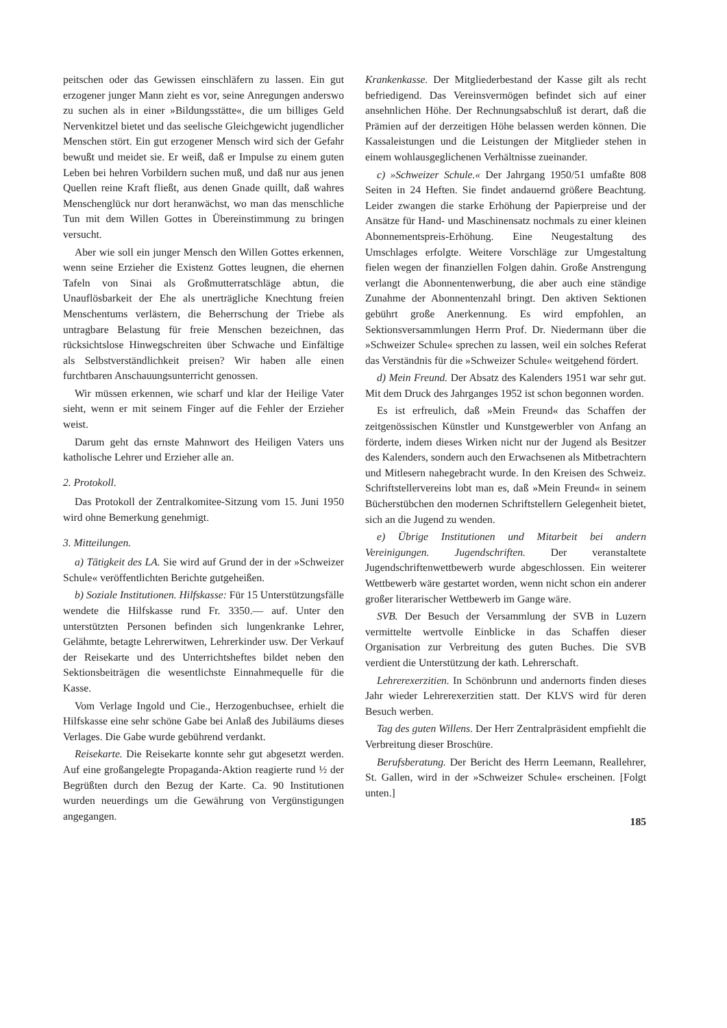peitschen oder das Gewissen einschläfern zu lassen. Ein gut erzogener junger Mann zieht es vor, seine Anregungen anderswo zu suchen als in einer »Bildungsstätte«, die um billiges Geld Nervenkitzel bietet und das seelische Gleichgewicht jugendlicher Menschen stört. Ein gut erzogener Mensch wird sich der Gefahr bewußt und meidet sie. Er weiß, daß er Impulse zu einem guten Leben bei hehren Vorbildern suchen muß, und daß nur aus jenen Quellen reine Kraft fließt, aus denen Gnade quillt, daß wahres Menschenglück nur dort heranwächst, wo man das menschliche Tun mit dem Willen Gottes in Übereinstimmung zu bringen versucht.
Aber wie soll ein junger Mensch den Willen Gottes erkennen, wenn seine Erzieher die Existenz Gottes leugnen, die ehernen Tafeln von Sinai als Großmutterratschläge abtun, die Unauflösbarkeit der Ehe als unerträgliche Knechtung freien Menschentums verlästern, die Beherrschung der Triebe als untragbare Belastung für freie Menschen bezeichnen, das rücksichtslose Hinwegschreiten über Schwache und Einfältige als Selbstverständlichkeit preisen? Wir haben alle einen furchtbaren Anschauungsunterricht genossen.
Wir müssen erkennen, wie scharf und klar der Heilige Vater sieht, wenn er mit seinem Finger auf die Fehler der Erzieher weist.
Darum geht das ernste Mahnwort des Heiligen Vaters uns katholische Lehrer und Erzieher alle an.
2. Protokoll.
Das Protokoll der Zentralkomitee-Sitzung vom 15. Juni 1950 wird ohne Bemerkung genehmigt.
3. Mitteilungen.
a) Tätigkeit des LA. Sie wird auf Grund der in der »Schweizer Schule« veröffentlichten Berichte gutgeheißen.
b) Soziale Institutionen. Hilfskasse: Für 15 Unterstützungsfälle wendete die Hilfskasse rund Fr. 3350.— auf. Unter den unterstützten Personen befinden sich lungenkranke Lehrer, Gelähmte, betagte Lehrerwitwen, Lehrerkinder usw. Der Verkauf der Reisekarte und des Unterrichtsheftes bildet neben den Sektionsbeiträgen die wesentlichste Einnahmequelle für die Kasse.
Vom Verlage Ingold und Cie., Herzogenbuchsee, erhielt die Hilfskasse eine sehr schöne Gabe bei Anlaß des Jubiläums dieses Verlages. Die Gabe wurde gebührend verdankt.
Reisekarte. Die Reisekarte konnte sehr gut abgesetzt werden. Auf eine großangelegte Propaganda-Aktion reagierte rund ½ der Begrüßten durch den Bezug der Karte. Ca. 90 Institutionen wurden neuerdings um die Gewährung von Vergünstigungen angegangen.
Krankenkasse. Der Mitgliederbestand der Kasse gilt als recht befriedigend. Das Vereinsvermögen befindet sich auf einer ansehnlichen Höhe. Der Rechnungsabschluß ist derart, daß die Prämien auf der derzeitigen Höhe belassen werden können. Die Kassaleistungen und die Leistungen der Mitglieder stehen in einem wohlausgeglichenen Verhältnisse zueinander.
c) »Schweizer Schule.« Der Jahrgang 1950/51 umfaßte 808 Seiten in 24 Heften. Sie findet andauernd größere Beachtung. Leider zwangen die starke Erhöhung der Papierpreise und der Ansätze für Hand- und Maschinensatz nochmals zu einer kleinen Abonnementspreis-Erhöhung. Eine Neugestaltung des Umschlages erfolgte. Weitere Vorschläge zur Umgestaltung fielen wegen der finanziellen Folgen dahin. Große Anstrengung verlangt die Abonnentenwerbung, die aber auch eine ständige Zunahme der Abonnentenzahl bringt. Den aktiven Sektionen gebührt große Anerkennung. Es wird empfohlen, an Sektionsversammlungen Herrn Prof. Dr. Niedermann über die »Schweizer Schule« sprechen zu lassen, weil ein solches Referat das Verständnis für die »Schweizer Schule« weitgehend fördert.
d) Mein Freund. Der Absatz des Kalenders 1951 war sehr gut. Mit dem Druck des Jahrganges 1952 ist schon begonnen worden.
Es ist erfreulich, daß »Mein Freund« das Schaffen der zeitgenössischen Künstler und Kunstgewerbler von Anfang an förderte, indem dieses Wirken nicht nur der Jugend als Besitzer des Kalenders, sondern auch den Erwachsenen als Mitbetrachtern und Mitlesern nahegebracht wurde. In den Kreisen des Schweiz. Schriftstellervereins lobt man es, daß »Mein Freund« in seinem Bücherstübchen den modernen Schriftstellern Gelegenheit bietet, sich an die Jugend zu wenden.
e) Übrige Institutionen und Mitarbeit bei andern Vereinigungen. Jugendschriften. Der veranstaltete Jugendschriftenwettbewerb wurde abgeschlossen. Ein weiterer Wettbewerb wäre gestartet worden, wenn nicht schon ein anderer großer literarischer Wettbewerb im Gange wäre.
SVB. Der Besuch der Versammlung der SVB in Luzern vermittelte wertvolle Einblicke in das Schaffen dieser Organisation zur Verbreitung des guten Buches. Die SVB verdient die Unterstützung der kath. Lehrerschaft.
Lehrerexerzitien. In Schönbrunn und andernorts finden dieses Jahr wieder Lehrerexerzitien statt. Der KLVS wird für deren Besuch werben.
Tag des guten Willens. Der Herr Zentralpräsident empfiehlt die Verbreitung dieser Broschüre.
Berufsberatung. Der Bericht des Herrn Leemann, Reallehrer, St. Gallen, wird in der »Schweizer Schule« erscheinen. [Folgt unten.]
185